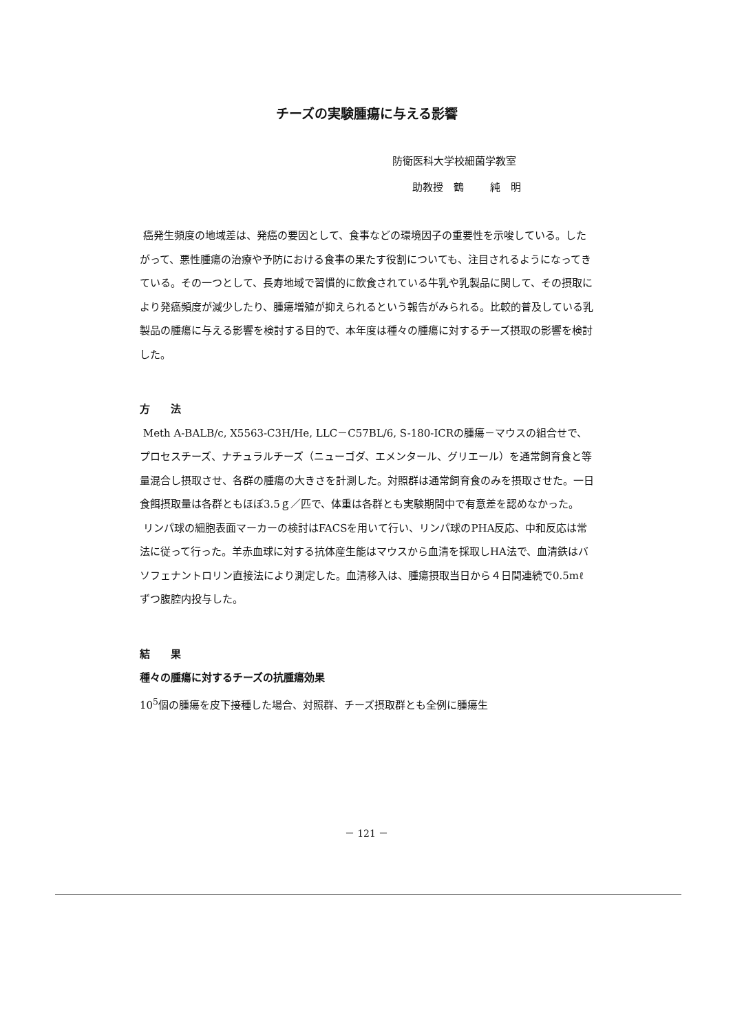チーズの実験腫瘍に与える影響
防衛医科大学校細菌学教室
助教授　鶴　 純　明
癌発生頻度の地域差は、発癌の要因として、食事などの環境因子の重要性を示唆している。したがって、悪性腫瘍の治療や予防における食事の果たす役割についても、注目されるようになってきている。その一つとして、長寿地域で習慣的に飲食されている牛乳や乳製品に関して、その摂取により発癌頻度が減少したり、腫瘍増殖が抑えられるという報告がみられる。比較的普及している乳製品の腫瘍に与える影響を検討する目的で、本年度は種々の腫瘍に対するチーズ摂取の影響を検討した。
方　　法
Meth A-BALB/c, X5563-C3H/He, LLC－C57BL/6, S-180-ICRの腫瘍－マウスの組合せで、プロセスチーズ、ナチュラルチーズ（ニューゴダ、エメンタール、グリエール）を通常飼育食と等量混合し摂取させ、各群の腫瘍の大きさを計測した。対照群は通常飼育食のみを摂取させた。一日食餌摂取量は各群ともほぼ3.5ｇ／匹で、体重は各群とも実験期間中で有意差を認めなかった。
リンパ球の細胞表面マーカーの検討はFACSを用いて行い、リンパ球のPHA反応、中和反応は常法に従って行った。羊赤血球に対する抗体産生能はマウスから血清を採取しHA法で、血清鉄はバソフェナントロリン直接法により測定した。血清移入は、腫瘍摂取当日から４日間連続で0.5mℓずつ腹腔内投与した。
結　　果
種々の腫瘍に対するチーズの抗腫瘍効果
10<sup>5</sup>個の腫瘍を皮下接種した場合、対照群、チーズ摂取群とも全例に腫瘍生
－ 121 －